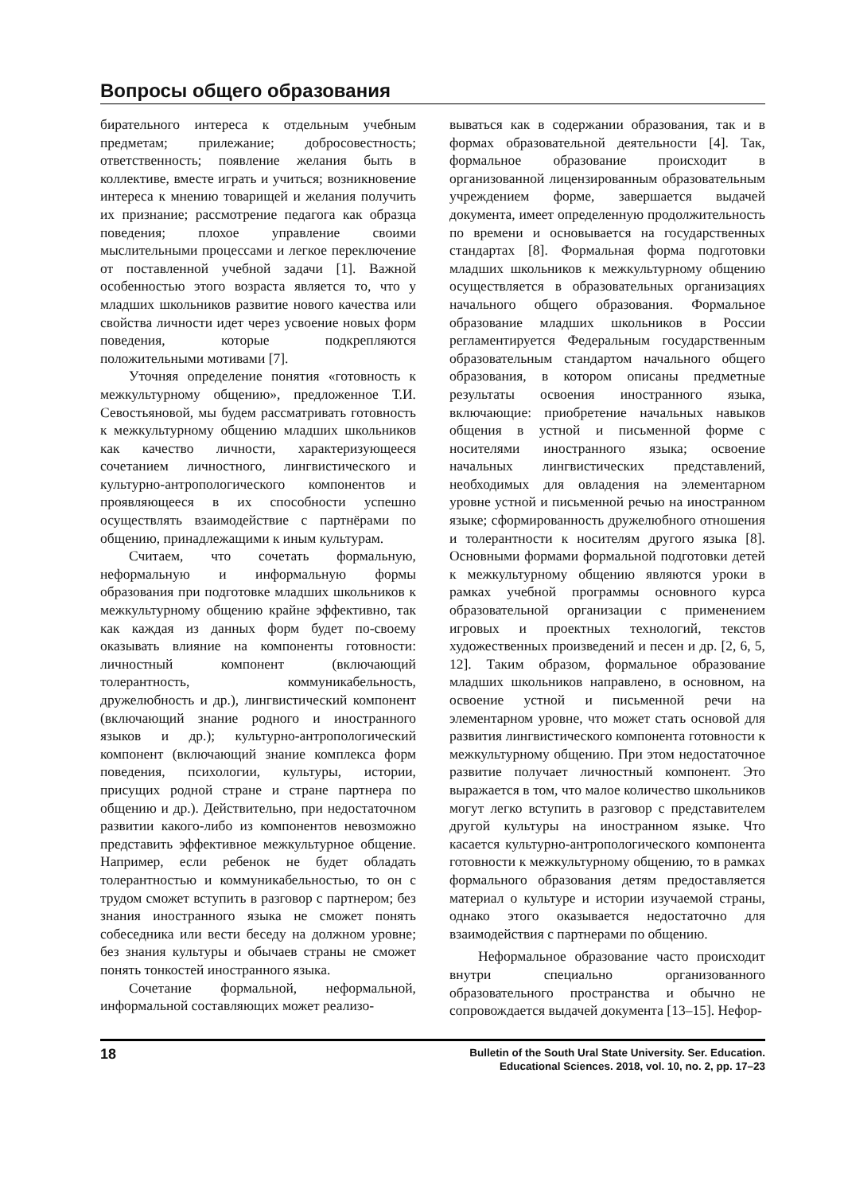Вопросы общего образования
бирательного интереса к отдельным учебным предметам; прилежание; добросовестность; ответственность; появление желания быть в коллективе, вместе играть и учиться; возникновение интереса к мнению товарищей и желания получить их признание; рассмотрение педагога как образца поведения; плохое управление своими мыслительными процессами и легкое переключение от поставленной учебной задачи [1]. Важной особенностью этого возраста является то, что у младших школьников развитие нового качества или свойства личности идет через усвоение новых форм поведения, которые подкрепляются положительными мотивами [7].
Уточняя определение понятия «готовность к межкультурному общению», предложенное Т.И. Севостьяновой, мы будем рассматривать готовность к межкультурному общению младших школьников как качество личности, характеризующееся сочетанием личностного, лингвистического и культурно-антропологического компонентов и проявляющееся в их способности успешно осуществлять взаимодействие с партнёрами по общению, принадлежащими к иным культурам.
Считаем, что сочетать формальную, неформальную и информальную формы образования при подготовке младших школьников к межкультурному общению крайне эффективно, так как каждая из данных форм будет по-своему оказывать влияние на компоненты готовности: личностный компонент (включающий толерантность, коммуникабельность, дружелюбность и др.), лингвистический компонент (включающий знание родного и иностранного языков и др.); культурно-антропологический компонент (включающий знание комплекса форм поведения, психологии, культуры, истории, присущих родной стране и стране партнера по общению и др.). Действительно, при недостаточном развитии какого-либо из компонентов невозможно представить эффективное межкультурное общение. Например, если ребенок не будет обладать толерантностью и коммуникабельностью, то он с трудом сможет вступить в разговор с партнером; без знания иностранного языка не сможет понять собеседника или вести беседу на должном уровне; без знания культуры и обычаев страны не сможет понять тонкостей иностранного языка.
Сочетание формальной, неформальной, информальной составляющих может реализо-
вываться как в содержании образования, так и в формах образовательной деятельности [4]. Так, формальное образование происходит в организованной лицензированным образовательным учреждением форме, завершается выдачей документа, имеет определенную продолжительность по времени и основывается на государственных стандартах [8]. Формальная форма подготовки младших школьников к межкультурному общению осуществляется в образовательных организациях начального общего образования. Формальное образование младших школьников в России регламентируется Федеральным государственным образовательным стандартом начального общего образования, в котором описаны предметные результаты освоения иностранного языка, включающие: приобретение начальных навыков общения в устной и письменной форме с носителями иностранного языка; освоение начальных лингвистических представлений, необходимых для овладения на элементарном уровне устной и письменной речью на иностранном языке; сформированность дружелюбного отношения и толерантности к носителям другого языка [8]. Основными формами формальной подготовки детей к межкультурному общению являются уроки в рамках учебной программы основного курса образовательной организации с применением игровых и проектных технологий, текстов художественных произведений и песен и др. [2, 6, 5, 12]. Таким образом, формальное образование младших школьников направлено, в основном, на освоение устной и письменной речи на элементарном уровне, что может стать основой для развития лингвистического компонента готовности к межкультурному общению. При этом недостаточное развитие получает личностный компонент. Это выражается в том, что малое количество школьников могут легко вступить в разговор с представителем другой культуры на иностранном языке. Что касается культурно-антропологического компонента готовности к межкультурному общению, то в рамках формального образования детям предоставляется материал о культуре и истории изучаемой страны, однако этого оказывается недостаточно для взаимодействия с партнерами по общению.
Неформальное образование часто происходит внутри специально организованного образовательного пространства и обычно не сопровождается выдачей документа [13–15]. Нефор-
18 Bulletin of the South Ural State University. Ser. Education.
Educational Sciences. 2018, vol. 10, no. 2, pp. 17–23